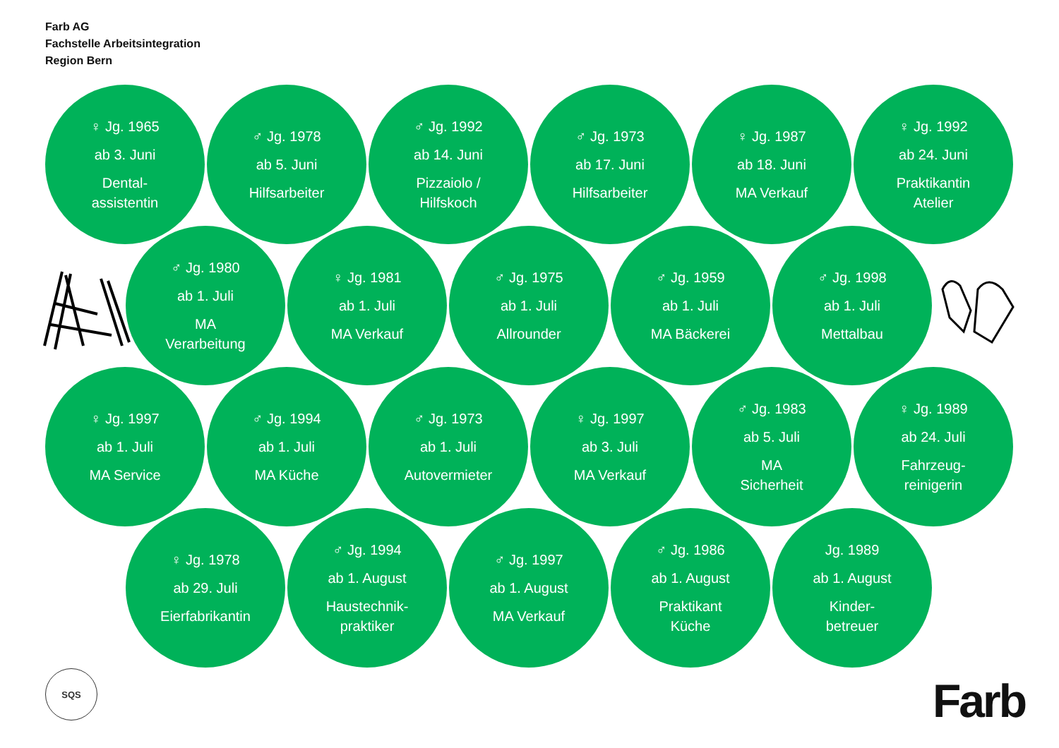Farb AG
Fachstelle Arbeitsintegration
Region Bern
♀ Jg. 1965
ab 3. Juni
Dental-
assistentin
♂ Jg. 1978
ab 5. Juni
Hilfsarbeiter
♂ Jg. 1992
ab 14. Juni
Pizzaiolo /
Hilfskoch
♂ Jg. 1973
ab 17. Juni
Hilfsarbeiter
♀ Jg. 1987
ab 18. Juni
MA Verkauf
♀ Jg. 1992
ab 24. Juni
Praktikantin
Atelier
♂ Jg. 1980
ab 1. Juli
MA
Verarbeitung
♀ Jg. 1981
ab 1. Juli
MA Verkauf
♂ Jg. 1975
ab 1. Juli
Allrounder
♂ Jg. 1959
ab 1. Juli
MA Bäckerei
♂ Jg. 1998
ab 1. Juli
Mettalbau
♀ Jg. 1997
ab 1. Juli
MA Service
♂ Jg. 1994
ab 1. Juli
MA Küche
♂ Jg. 1973
ab 1. Juli
Autovermieter
♀ Jg. 1997
ab 3. Juli
MA Verkauf
♂ Jg. 1983
ab 5. Juli
MA
Sicherheit
♀ Jg. 1989
ab 24. Juli
Fahrzeug-
reinigerin
♀ Jg. 1978
ab 29. Juli
Eierfabrikantin
♂ Jg. 1994
ab 1. August
Haustechnik-
praktiker
♂ Jg. 1997
ab 1. August
MA Verkauf
♂ Jg. 1986
ab 1. August
Praktikant
Küche
Jg. 1989
ab 1. August
Kinder-
betreuer
SQS
Farb